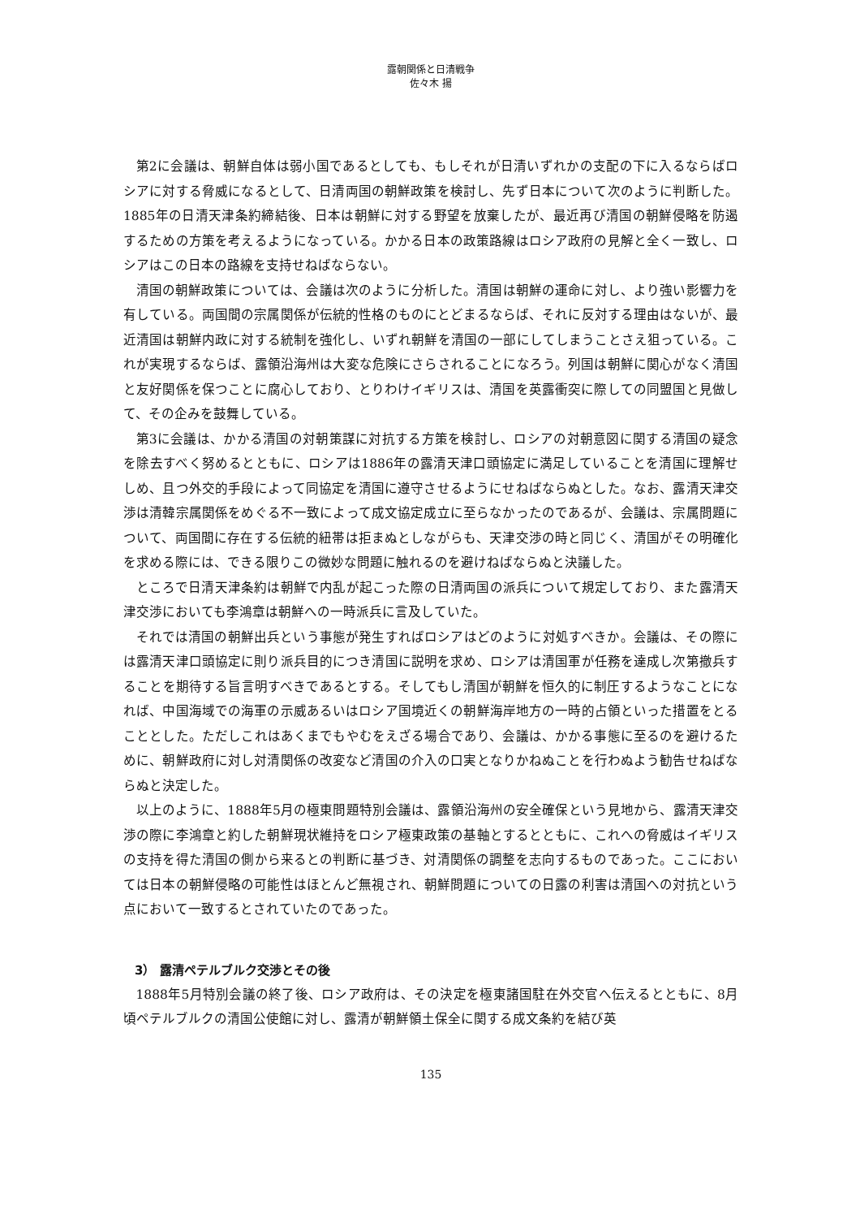露朝関係と日清戦争
佐々木 揚
第2に会議は、朝鮮自体は弱小国であるとしても、もしそれが日清いずれかの支配の下に入るならばロシアに対する脅威になるとして、日清両国の朝鮮政策を検討し、先ず日本について次のように判断した。1885年の日清天津条約締結後、日本は朝鮮に対する野望を放棄したが、最近再び清国の朝鮮侵略を防遏するための方策を考えるようになっている。かかる日本の政策路線はロシア政府の見解と全く一致し、ロシアはこの日本の路線を支持せねばならない。
清国の朝鮮政策については、会議は次のように分析した。清国は朝鮮の運命に対し、より強い影響力を有している。両国間の宗属関係が伝統的性格のものにとどまるならば、それに反対する理由はないが、最近清国は朝鮮内政に対する統制を強化し、いずれ朝鮮を清国の一部にしてしまうことさえ狙っている。これが実現するならば、露領沿海州は大変な危険にさらされることになろう。列国は朝鮮に関心がなく清国と友好関係を保つことに腐心しており、とりわけイギリスは、清国を英露衝突に際しての同盟国と見做して、その企みを鼓舞している。
第3に会議は、かかる清国の対朝策謀に対抗する方策を検討し、ロシアの対朝意図に関する清国の疑念を除去すべく努めるとともに、ロシアは1886年の露清天津口頭協定に満足していることを清国に理解せしめ、且つ外交的手段によって同協定を清国に遵守させるようにせねばならぬとした。なお、露清天津交渉は清韓宗属関係をめぐる不一致によって成文協定成立に至らなかったのであるが、会議は、宗属問題について、両国間に存在する伝統的紐帯は拒まぬとしながらも、天津交渉の時と同じく、清国がその明確化を求める際には、できる限りこの微妙な問題に触れるのを避けねばならぬと決議した。
ところで日清天津条約は朝鮮で内乱が起こった際の日清両国の派兵について規定しており、また露清天津交渉においても李鴻章は朝鮮への一時派兵に言及していた。
それでは清国の朝鮮出兵という事態が発生すればロシアはどのように対処すべきか。会議は、その際には露清天津口頭協定に則り派兵目的につき清国に説明を求め、ロシアは清国軍が任務を達成し次第撤兵することを期待する旨言明すべきであるとする。そしてもし清国が朝鮮を恒久的に制圧するようなことになれば、中国海域での海軍の示威あるいはロシア国境近くの朝鮮海岸地方の一時的占領といった措置をとることとした。ただしこれはあくまでもやむをえざる場合であり、会議は、かかる事態に至るのを避けるために、朝鮮政府に対し対清関係の改変など清国の介入の口実となりかねぬことを行わぬよう勧告せねばならぬと決定した。
以上のように、1888年5月の極東問題特別会議は、露領沿海州の安全確保という見地から、露清天津交渉の際に李鴻章と約した朝鮮現状維持をロシア極東政策の基軸とするとともに、これへの脅威はイギリスの支持を得た清国の側から来るとの判断に基づき、対清関係の調整を志向するものであった。ここにおいては日本の朝鮮侵略の可能性はほとんど無視され、朝鮮問題についての日露の利害は清国への対抗という点において一致するとされていたのであった。
3） 露清ペテルブルク交渉とその後
1888年5月特別会議の終了後、ロシア政府は、その決定を極東諸国駐在外交官へ伝えるとともに、8月頃ペテルブルクの清国公使館に対し、露清が朝鮮領土保全に関する成文条約を結び英
135